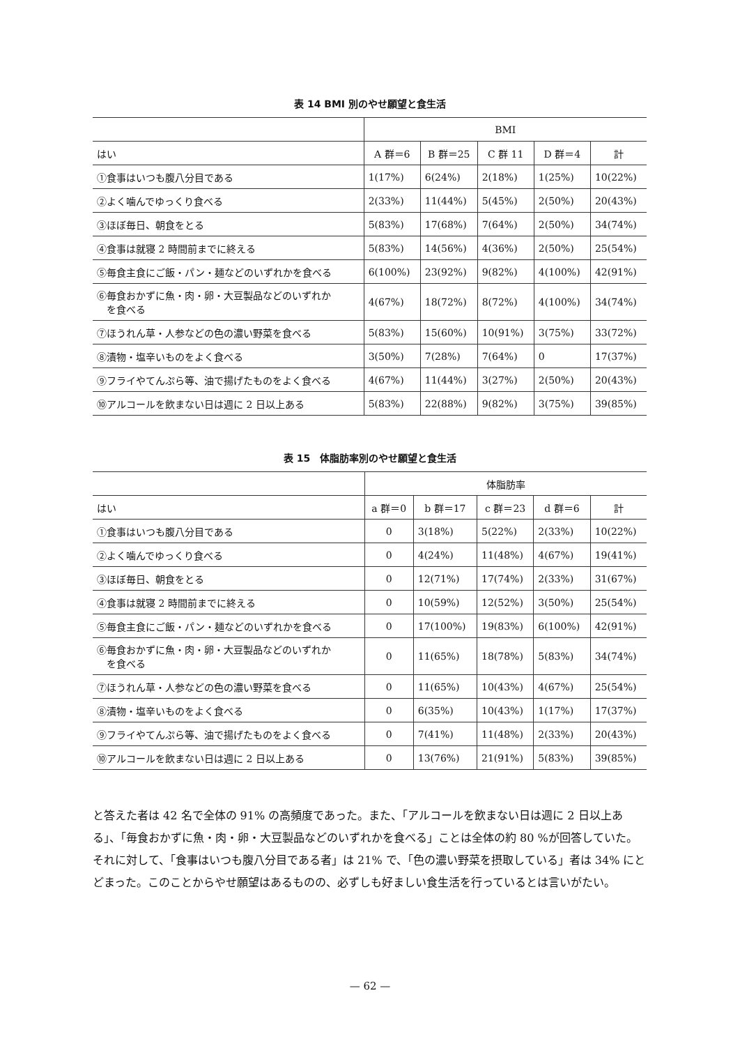表 14 BMI 別のやせ願望と食生活
| | BMI | | | | |
| --- | --- | --- | --- | --- | --- |
| はい | A 群＝6 | B 群＝25 | C 群 11 | D 群＝4 | 計 |
| ①食事はいつも腹八分目である | 1(17%) | 6(24%) | 2(18%) | 1(25%) | 10(22%) |
| ②よく噛んでゆっくり食べる | 2(33%) | 11(44%) | 5(45%) | 2(50%) | 20(43%) |
| ③ほぼ毎日、朝食をとる | 5(83%) | 17(68%) | 7(64%) | 2(50%) | 34(74%) |
| ④食事は就寝 2 時間前までに終える | 5(83%) | 14(56%) | 4(36%) | 2(50%) | 25(54%) |
| ⑤毎食主食にご飯・パン・麺などのいずれかを食べる | 6(100%) | 23(92%) | 9(82%) | 4(100%) | 42(91%) |
| ⑥毎食おかずに魚・肉・卵・大豆製品などのいずれか を食べる | 4(67%) | 18(72%) | 8(72%) | 4(100%) | 34(74%) |
| ⑦ほうれん草・人参などの色の濃い野菜を食べる | 5(83%) | 15(60%) | 10(91%) | 3(75%) | 33(72%) |
| ⑧漬物・塩辛いものをよく食べる | 3(50%) | 7(28%) | 7(64%) | 0 | 17(37%) |
| ⑨フライやてんぷら等、油で揚げたものをよく食べる | 4(67%) | 11(44%) | 3(27%) | 2(50%) | 20(43%) |
| ⑩アルコールを飲まない日は週に 2 日以上ある | 5(83%) | 22(88%) | 9(82%) | 3(75%) | 39(85%) |
表 15　体脂肪率別のやせ願望と食生活
| | 体脂肪率 | | | | |
| --- | --- | --- | --- | --- | --- |
| はい | a 群＝0 | b 群＝17 | c 群＝23 | d 群＝6 | 計 |
| ①食事はいつも腹八分目である | 0 | 3(18%) | 5(22%) | 2(33%) | 10(22%) |
| ②よく噛んでゆっくり食べる | 0 | 4(24%) | 11(48%) | 4(67%) | 19(41%) |
| ③ほぼ毎日、朝食をとる | 0 | 12(71%) | 17(74%) | 2(33%) | 31(67%) |
| ④食事は就寝 2 時間前までに終える | 0 | 10(59%) | 12(52%) | 3(50%) | 25(54%) |
| ⑤毎食主食にご飯・パン・麺などのいずれかを食べる | 0 | 17(100%) | 19(83%) | 6(100%) | 42(91%) |
| ⑥毎食おかずに魚・肉・卵・大豆製品などのいずれか を食べる | 0 | 11(65%) | 18(78%) | 5(83%) | 34(74%) |
| ⑦ほうれん草・人参などの色の濃い野菜を食べる | 0 | 11(65%) | 10(43%) | 4(67%) | 25(54%) |
| ⑧漬物・塩辛いものをよく食べる | 0 | 6(35%) | 10(43%) | 1(17%) | 17(37%) |
| ⑨フライやてんぷら等、油で揚げたものをよく食べる | 0 | 7(41%) | 11(48%) | 2(33%) | 20(43%) |
| ⑩アルコールを飲まない日は週に 2 日以上ある | 0 | 13(76%) | 21(91%) | 5(83%) | 39(85%) |
と答えた者は 42 名で全体の 91% の高頻度であった。また、「アルコールを飲まない日は週に 2 日以上ある」、「毎食おかずに魚・肉・卵・大豆製品などのいずれかを食べる」ことは全体の約 80 %が回答していた。それに対して、「食事はいつも腹八分目である者」は 21% で、「色の濃い野菜を摂取している」者は 34% にとどまった。このことからやせ願望はあるものの、必ずしも好ましい食生活を行っているとは言いがたい。
— 62 —